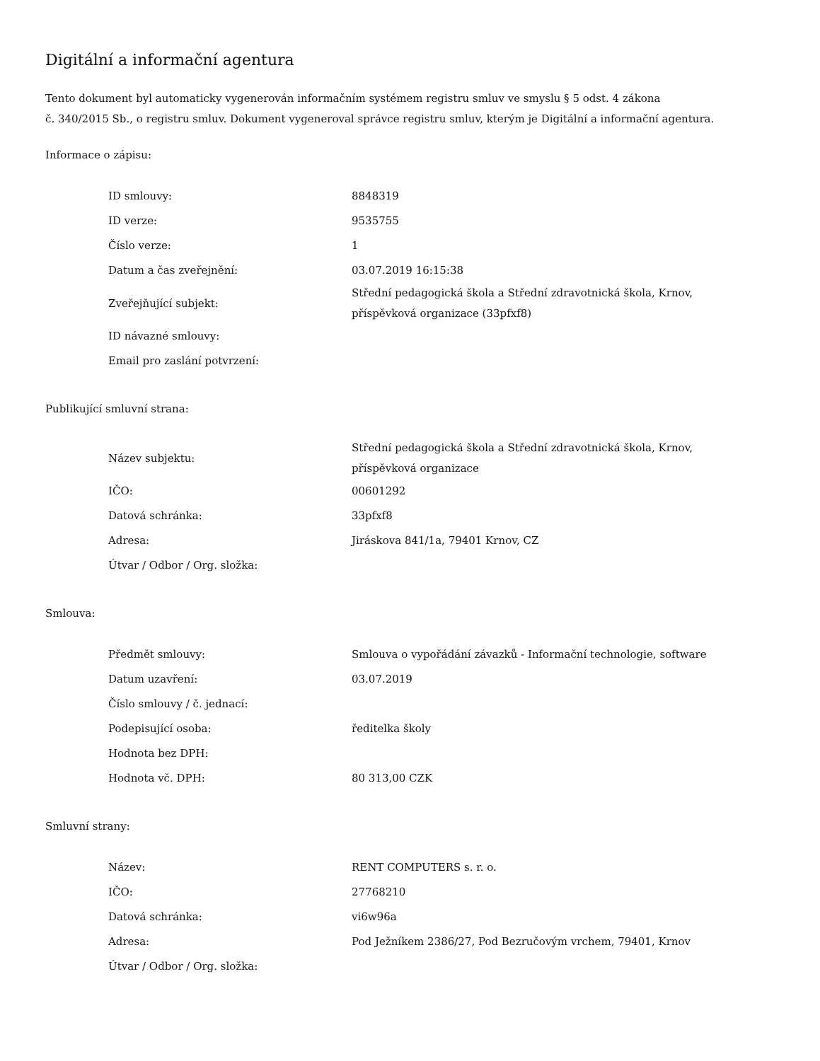Digitální a informační agentura
Tento dokument byl automaticky vygenerován informačním systémem registru smluv ve smyslu § 5 odst. 4 zákona
č. 340/2015 Sb., o registru smluv. Dokument vygeneroval správce registru smluv, kterým je Digitální a informační agentura.
Informace o zápisu:
| ID smlouvy: | 8848319 |
| ID verze: | 9535755 |
| Číslo verze: | 1 |
| Datum a čas zveřejnění: | 03.07.2019 16:15:38 |
| Zveřejňující subjekt: | Střední pedagogická škola a Střední zdravotnická škola, Krnov, příspěvková organizace (33pfxf8) |
| ID návazné smlouvy: | |
| Email pro zaslání potvrzení: | |
Publikující smluvní strana:
| Název subjektu: | Střední pedagogická škola a Střední zdravotnická škola, Krnov, příspěvková organizace |
| IČO: | 00601292 |
| Datová schránka: | 33pfxf8 |
| Adresa: | Jiráskova 841/1a, 79401 Krnov, CZ |
| Útvar / Odbor / Org. složka: | |
Smlouva:
| Předmět smlouvy: | Smlouva o vypořádání závazků - Informační technologie, software |
| Datum uzavření: | 03.07.2019 |
| Číslo smlouvy / č. jednací: | |
| Podepisující osoba: | ředitelka školy |
| Hodnota bez DPH: | |
| Hodnota vč. DPH: | 80 313,00 CZK |
Smluvní strany:
| Název: | RENT COMPUTERS s. r. o. |
| IČO: | 27768210 |
| Datová schránka: | vi6w96a |
| Adresa: | Pod Ježníkem 2386/27, Pod Bezručovým vrchem, 79401, Krnov |
| Útvar / Odbor / Org. složka: | |